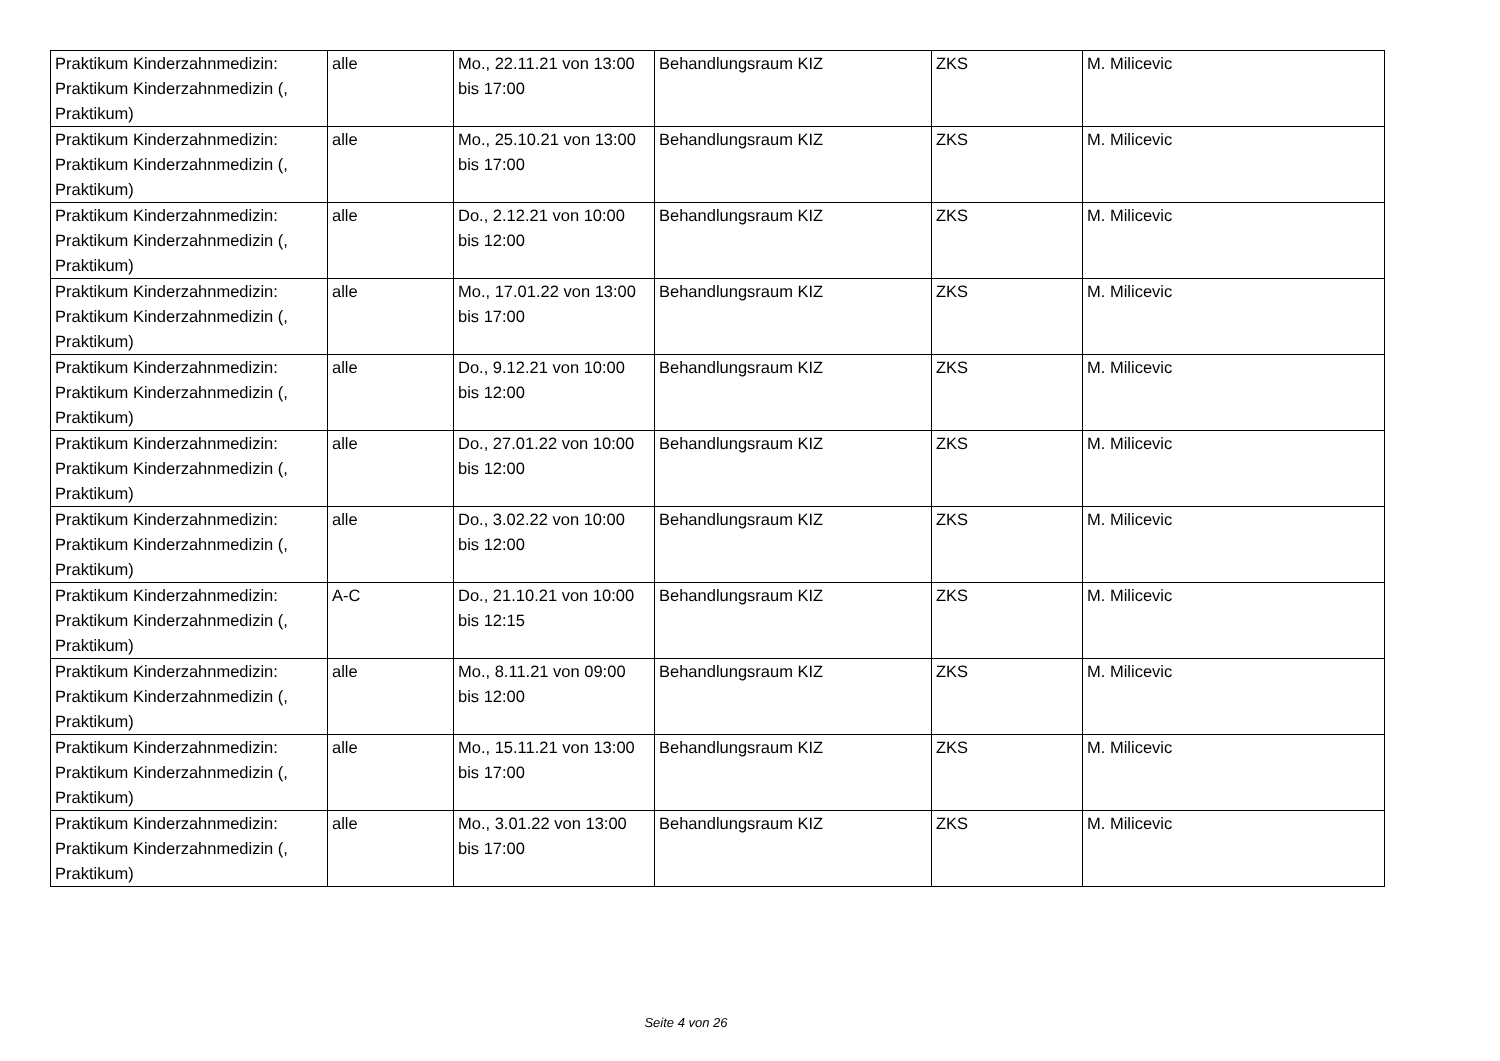| Praktikum Kinderzahnmedizin: Praktikum Kinderzahnmedizin (, Praktikum) | alle | Mo., 22.11.21 von 13:00 bis 17:00 | Behandlungsraum KIZ | ZKS | M. Milicevic |
| Praktikum Kinderzahnmedizin: Praktikum Kinderzahnmedizin (, Praktikum) | alle | Mo., 25.10.21 von 13:00 bis 17:00 | Behandlungsraum KIZ | ZKS | M. Milicevic |
| Praktikum Kinderzahnmedizin: Praktikum Kinderzahnmedizin (, Praktikum) | alle | Do., 2.12.21 von 10:00 bis 12:00 | Behandlungsraum KIZ | ZKS | M. Milicevic |
| Praktikum Kinderzahnmedizin: Praktikum Kinderzahnmedizin (, Praktikum) | alle | Mo., 17.01.22 von 13:00 bis 17:00 | Behandlungsraum KIZ | ZKS | M. Milicevic |
| Praktikum Kinderzahnmedizin: Praktikum Kinderzahnmedizin (, Praktikum) | alle | Do., 9.12.21 von 10:00 bis 12:00 | Behandlungsraum KIZ | ZKS | M. Milicevic |
| Praktikum Kinderzahnmedizin: Praktikum Kinderzahnmedizin (, Praktikum) | alle | Do., 27.01.22 von 10:00 bis 12:00 | Behandlungsraum KIZ | ZKS | M. Milicevic |
| Praktikum Kinderzahnmedizin: Praktikum Kinderzahnmedizin (, Praktikum) | alle | Do., 3.02.22 von 10:00 bis 12:00 | Behandlungsraum KIZ | ZKS | M. Milicevic |
| Praktikum Kinderzahnmedizin: Praktikum Kinderzahnmedizin (, Praktikum) | A-C | Do., 21.10.21 von 10:00 bis 12:15 | Behandlungsraum KIZ | ZKS | M. Milicevic |
| Praktikum Kinderzahnmedizin: Praktikum Kinderzahnmedizin (, Praktikum) | alle | Mo., 8.11.21 von 09:00 bis 12:00 | Behandlungsraum KIZ | ZKS | M. Milicevic |
| Praktikum Kinderzahnmedizin: Praktikum Kinderzahnmedizin (, Praktikum) | alle | Mo., 15.11.21 von 13:00 bis 17:00 | Behandlungsraum KIZ | ZKS | M. Milicevic |
| Praktikum Kinderzahnmedizin: Praktikum Kinderzahnmedizin (, Praktikum) | alle | Mo., 3.01.22 von 13:00 bis 17:00 | Behandlungsraum KIZ | ZKS | M. Milicevic |
Seite 4 von 26